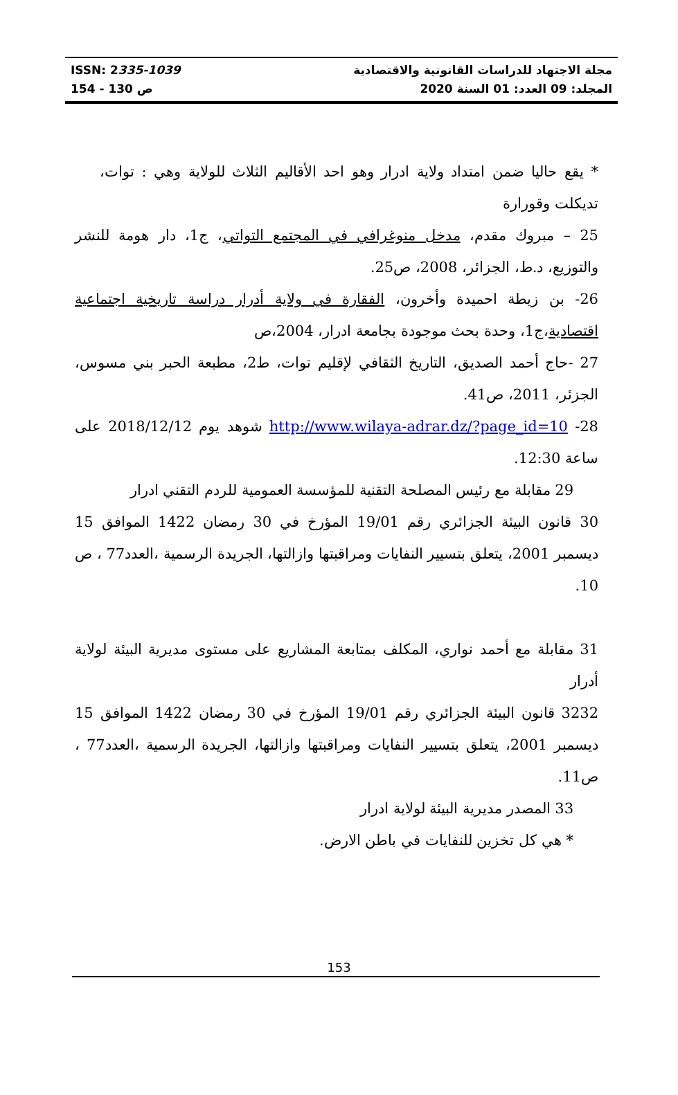مجلة الاجتهاد للدراسات القانونية والاقتصادية ISSN: 2335-1039
المجلد: 09 العدد: 01 السنة 2020 ص 130 - 154
* يقع حاليا ضمن امتداد ولاية ادرار وهو احد الأقاليم الثلاث للولاية وهي : توات، تديكلت وقورارة
25 – مبروك مقدم، مدخل منوغرافي في المجتمع التواتي، ج1، دار هومة للنشر والتوزيع، د.ط، الجزائر، 2008، ص25.
26- بن زيطة احميدة وأخرون، الفقارة في ولاية أدرار دراسة تاريخية اجتماعية اقتصادية،ج1، وحدة بحث موجودة بجامعة ادرار، 2004،ص
27 -حاج أحمد الصديق، التاريخ الثقافي لإقليم توات، ط2، مطبعة الحبر بني مسوس، الجزئر، 2011، ص41.
28- http://www.wilaya-adrar.dz/?page_id=10 شوهد يوم 2018/12/12 على ساعة 12:30.
29 مقابلة مع رئيس المصلحة التقنية للمؤسسة العمومية للردم التقني ادرار
30 قانون البيئة الجزائري رقم 19/01 المؤرخ في 30 رمضان 1422 الموافق 15 ديسمبر 2001، يتعلق بتسيير النفايات ومراقبتها وازالتها، الجريدة الرسمية ،العدد77 ، ص 10.
31 مقابلة مع أحمد نواري، المكلف بمتابعة المشاريع على مستوى مديرية البيئة لولاية أدرار
3232 قانون البيئة الجزائري رقم 19/01 المؤرخ في 30 رمضان 1422 الموافق 15 ديسمبر 2001، يتعلق بتسيير النفايات ومراقبتها وازالتها، الجريدة الرسمية ،العدد77 ، ص11.
33 المصدر مديرية البيئة لولاية ادرار
* هي كل تخزين للنفايات في باطن الارض.
153